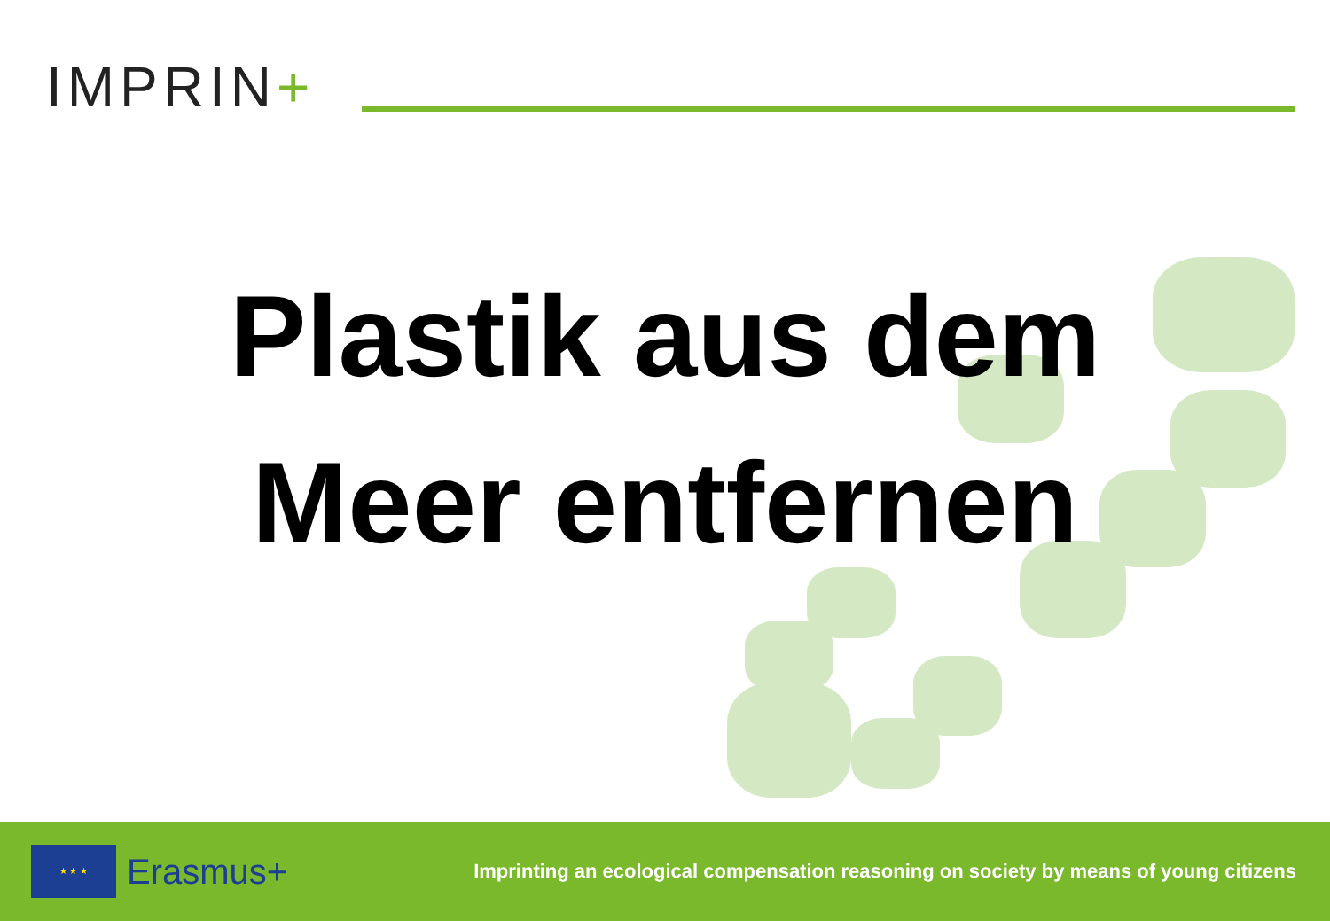IMPRIN+
Plastik aus dem
Meer entfernen
★ ★ ★
Erasmus+
Imprinting an ecological compensation reasoning on society by means of young citizens